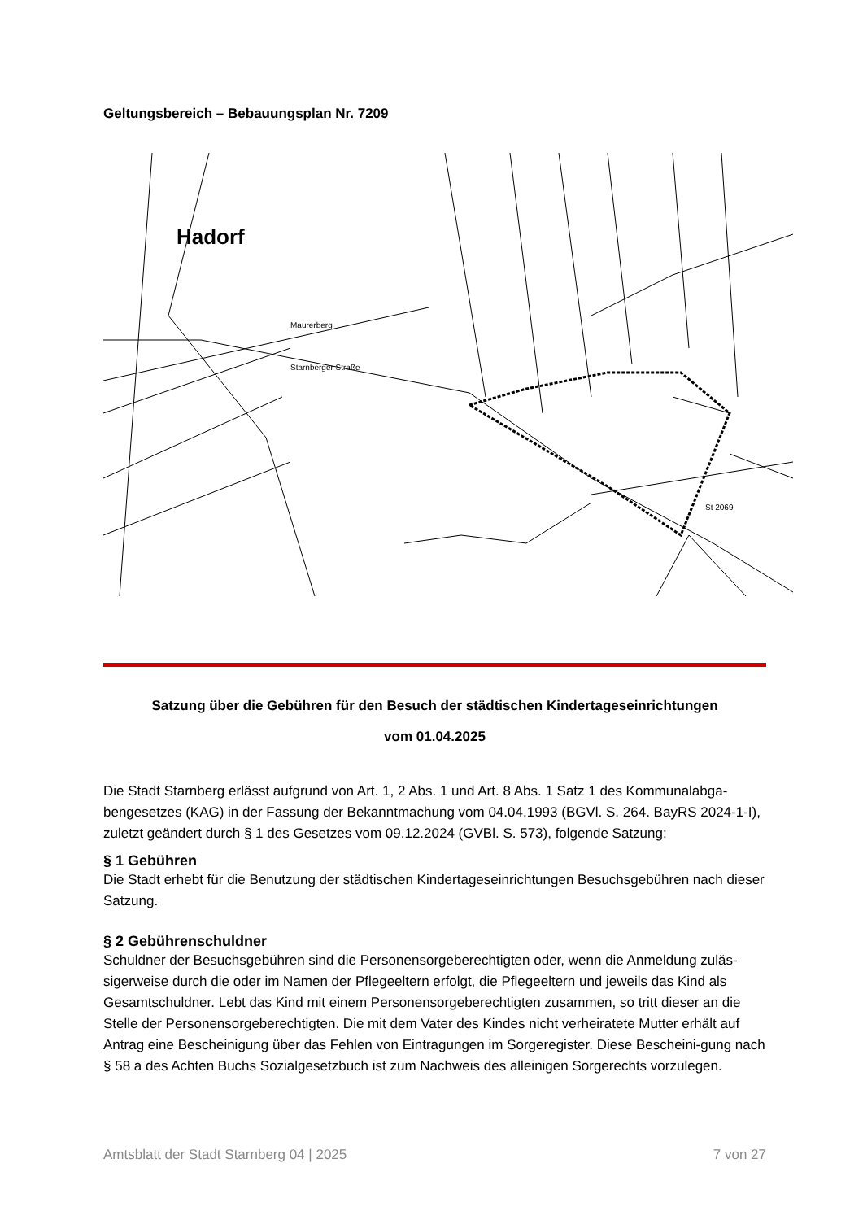Geltungsbereich – Bebauungsplan Nr. 7209
Hadorf
Starnberger Straße
Maurerberg
St 2069
Satzung über die Gebühren für den Besuch der städtischen Kindertageseinrichtungen
vom 01.04.2025
Die Stadt Starnberg erlässt aufgrund von Art. 1, 2 Abs. 1 und Art. 8 Abs. 1 Satz 1 des Kommunalabga-bengesetzes (KAG) in der Fassung der Bekanntmachung vom 04.04.1993 (BGVl. S. 264. BayRS 2024-1-I), zuletzt geändert durch § 1 des Gesetzes vom 09.12.2024 (GVBl. S. 573), folgende Satzung:
§ 1 Gebühren
Die Stadt erhebt für die Benutzung der städtischen Kindertageseinrichtungen Besuchsgebühren nach dieser Satzung.
§ 2 Gebührenschuldner
Schuldner der Besuchsgebühren sind die Personensorgeberechtigten oder, wenn die Anmeldung zuläs-sigerweise durch die oder im Namen der Pflegeeltern erfolgt, die Pflegeeltern und jeweils das Kind als Gesamtschuldner. Lebt das Kind mit einem Personensorgeberechtigten zusammen, so tritt dieser an die Stelle der Personensorgeberechtigten. Die mit dem Vater des Kindes nicht verheiratete Mutter erhält auf Antrag eine Bescheinigung über das Fehlen von Eintragungen im Sorgeregister. Diese Bescheini-gung nach § 58 a des Achten Buchs Sozialgesetzbuch ist zum Nachweis des alleinigen Sorgerechts vorzulegen.
Amtsblatt der Stadt Starnberg 04 | 2025 7 von 27